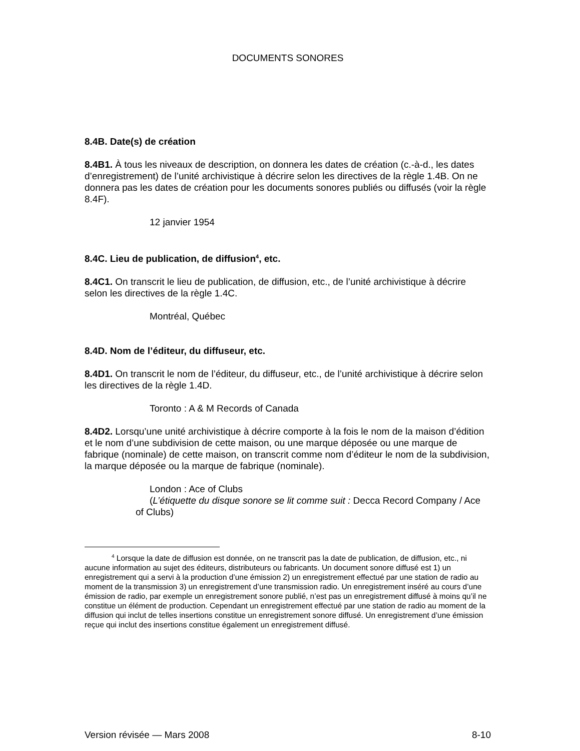DOCUMENTS SONORES
8.4B. Date(s) de création
8.4B1. À tous les niveaux de description, on donnera les dates de création (c.-à-d., les dates d’enregistrement) de l’unité archivistique à décrire selon les directives de la règle 1.4B. On ne donnera pas les dates de création pour les documents sonores publiés ou diffusés (voir la règle 8.4F).
12 janvier 1954
8.4C. Lieu de publication, de diffusion<sup>4</sup>, etc.
8.4C1. On transcrit le lieu de publication, de diffusion, etc., de l’unité archivistique à décrire selon les directives de la règle 1.4C.
Montréal, Québec
8.4D. Nom de l’éditeur, du diffuseur, etc.
8.4D1. On transcrit le nom de l’éditeur, du diffuseur, etc., de l’unité archivistique à décrire selon les directives de la règle 1.4D.
Toronto : A & M Records of Canada
8.4D2. Lorsqu’une unité archivistique à décrire comporte à la fois le nom de la maison d’édition et le nom d’une subdivision de cette maison, ou une marque déposée ou une marque de fabrique (nominale) de cette maison, on transcrit comme nom d’éditeur le nom de la subdivision, la marque déposée ou la marque de fabrique (nominale).
London : Ace of Clubs
(L’étiquette du disque sonore se lit comme suit : Decca Record Company / Ace of Clubs)
<sup>4</sup> Lorsque la date de diffusion est donnée, on ne transcrit pas la date de publication, de diffusion, etc., ni aucune information au sujet des éditeurs, distributeurs ou fabricants. Un document sonore diffusé est 1) un enregistrement qui a servi à la production d’une émission 2) un enregistrement effectué par une station de radio au moment de la transmission 3) un enregistrement d’une transmission radio. Un enregistrement inséré au cours d’une émission de radio, par exemple un enregistrement sonore publié, n’est pas un enregistrement diffusé à moins qu’il ne constitue un élément de production. Cependant un enregistrement effectué par une station de radio au moment de la diffusion qui inclut de telles insertions constitue un enregistrement sonore diffusé. Un enregistrement d’une émission reçue qui inclut des insertions constitue également un enregistrement diffusé.
Version révisée — Mars 2008 8-10